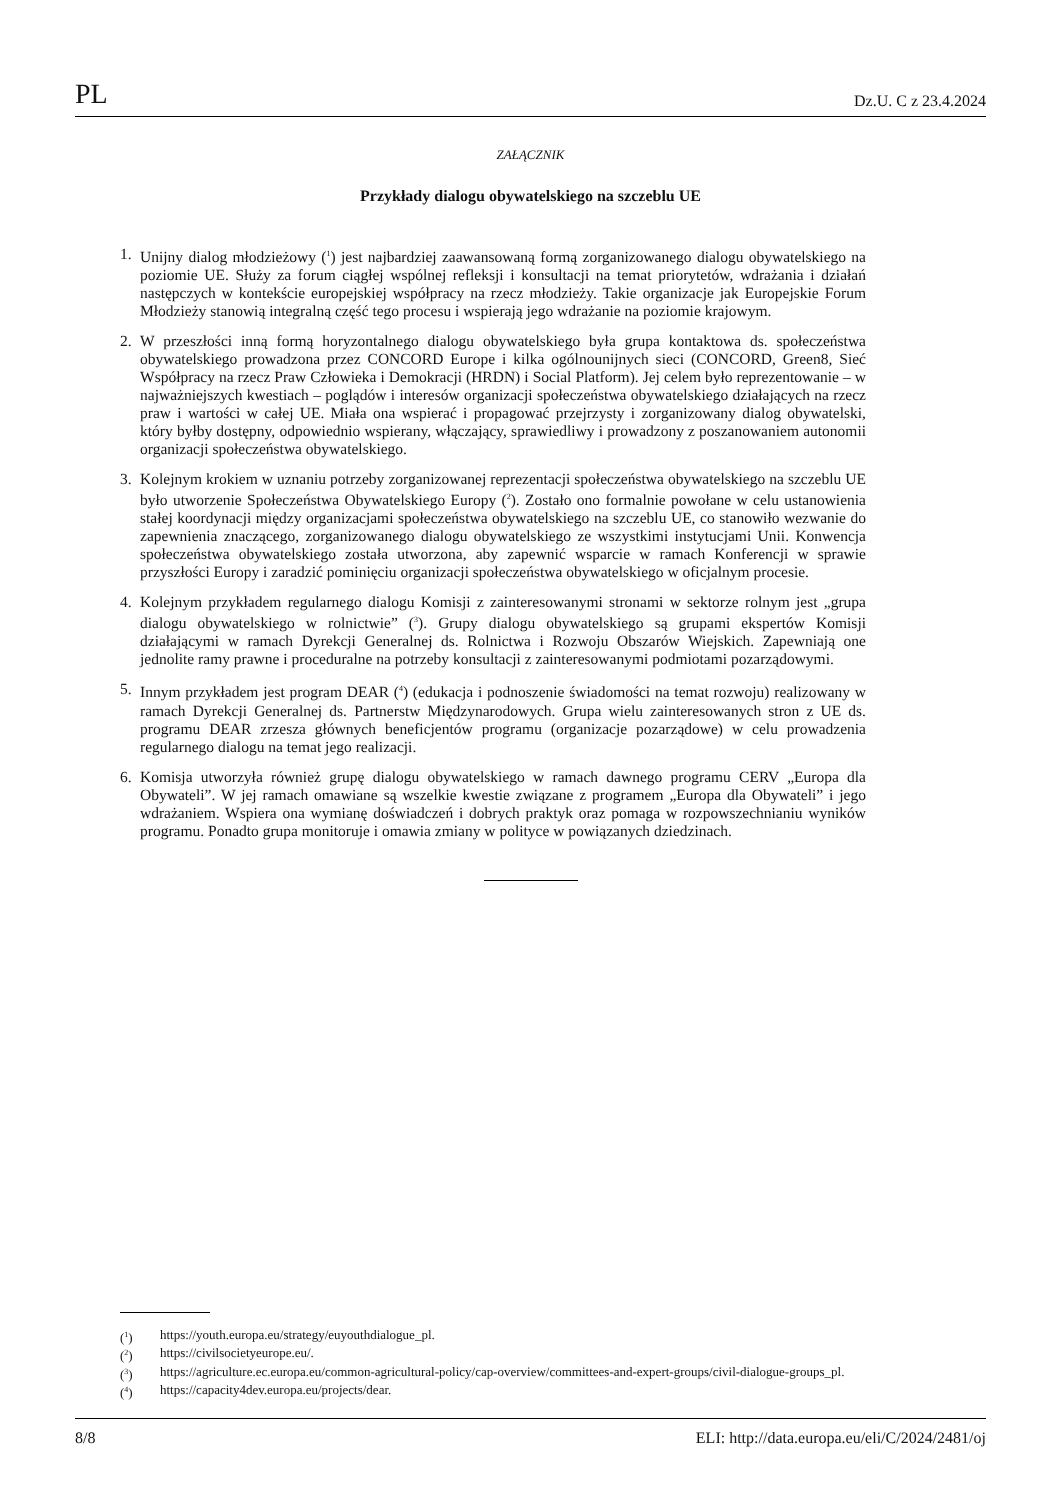PL Dz.U. C z 23.4.2024
ZAŁĄCZNIK
Przykłady dialogu obywatelskiego na szczeblu UE
1. Unijny dialog młodzieżowy (<sup>1</sup>) jest najbardziej zaawansowaną formą zorganizowanego dialogu obywatelskiego na poziomie UE. Służy za forum ciągłej wspólnej refleksji i konsultacji na temat priorytetów, wdrażania i działań następczych w kontekście europejskiej współpracy na rzecz młodzieży. Takie organizacje jak Europejskie Forum Młodzieży stanowią integralną część tego procesu i wspierają jego wdrażanie na poziomie krajowym.
2. W przeszłości inną formą horyzontalnego dialogu obywatelskiego była grupa kontaktowa ds. społeczeństwa obywatelskiego prowadzona przez CONCORD Europe i kilka ogólnounijnych sieci (CONCORD, Green8, Sieć Współpracy na rzecz Praw Człowieka i Demokracji (HRDN) i Social Platform). Jej celem było reprezentowanie – w najważniejszych kwestiach – poglądów i interesów organizacji społeczeństwa obywatelskiego działających na rzecz praw i wartości w całej UE. Miała ona wspierać i propagować przejrzysty i zorganizowany dialog obywatelski, który byłby dostępny, odpowiednio wspierany, włączający, sprawiedliwy i prowadzony z poszanowaniem autonomii organizacji społeczeństwa obywatelskiego.
3. Kolejnym krokiem w uznaniu potrzeby zorganizowanej reprezentacji społeczeństwa obywatelskiego na szczeblu UE było utworzenie Społeczeństwa Obywatelskiego Europy (<sup>2</sup>). Zostało ono formalnie powołane w celu ustanowienia stałej koordynacji między organizacjami społeczeństwa obywatelskiego na szczeblu UE, co stanowiło wezwanie do zapewnienia znaczącego, zorganizowanego dialogu obywatelskiego ze wszystkimi instytucjami Unii. Konwencja społeczeństwa obywatelskiego została utworzona, aby zapewnić wsparcie w ramach Konferencji w sprawie przyszłości Europy i zaradzić pominięciu organizacji społeczeństwa obywatelskiego w oficjalnym procesie.
4. Kolejnym przykładem regularnego dialogu Komisji z zainteresowanymi stronami w sektorze rolnym jest „grupa dialogu obywatelskiego w rolnictwie” (<sup>3</sup>). Grupy dialogu obywatelskiego są grupami ekspertów Komisji działającymi w ramach Dyrekcji Generalnej ds. Rolnictwa i Rozwoju Obszarów Wiejskich. Zapewniają one jednolite ramy prawne i proceduralne na potrzeby konsultacji z zainteresowanymi podmiotami pozarządowymi.
5. Innym przykładem jest program DEAR (<sup>4</sup>) (edukacja i podnoszenie świadomości na temat rozwoju) realizowany w ramach Dyrekcji Generalnej ds. Partnerstw Międzynarodowych. Grupa wielu zainteresowanych stron z UE ds. programu DEAR zrzesza głównych beneficjentów programu (organizacje pozarządowe) w celu prowadzenia regularnego dialogu na temat jego realizacji.
6. Komisja utworzyła również grupę dialogu obywatelskiego w ramach dawnego programu CERV „Europa dla Obywateli”. W jej ramach omawiane są wszelkie kwestie związane z programem „Europa dla Obywateli” i jego wdrażaniem. Wspiera ona wymianę doświadczeń i dobrych praktyk oraz pomaga w rozpowszechnianiu wyników programu. Ponadto grupa monitoruje i omawia zmiany w polityce w powiązanych dziedzinach.
(<sup>1</sup>) https://youth.europa.eu/strategy/euyouthdialogue_pl.
(<sup>2</sup>) https://civilsocietyeurope.eu/.
(<sup>3</sup>) https://agriculture.ec.europa.eu/common-agricultural-policy/cap-overview/committees-and-expert-groups/civil-dialogue-groups_pl.
(<sup>4</sup>) https://capacity4dev.europa.eu/projects/dear.
8/8 ELI: http://data.europa.eu/eli/C/2024/2481/oj